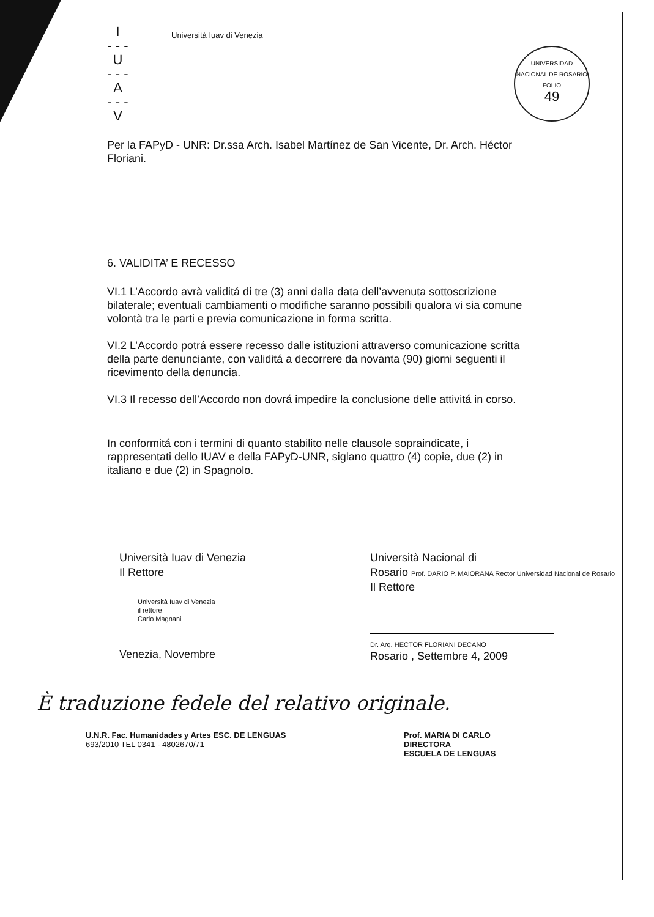I
- - -
U
- - -
A
- - -
V
Università Iuav di Venezia
UNIVERSIDAD NACIONAL DE ROSARIO
FOLIO
49
Per la FAPyD - UNR: Dr.ssa Arch. Isabel Martínez de San Vicente, Dr. Arch. Héctor Floriani.
6. VALIDITA’ E RECESSO
VI.1 L’Accordo avrà validitá di tre (3) anni dalla data dell’avvenuta sottoscrizione bilaterale; eventuali cambiamenti o modifiche saranno possibili qualora vi sia comune volontà tra le parti e previa comunicazione in forma scritta.
VI.2 L’Accordo potrá essere recesso dalle istituzioni attraverso comunicazione scritta della parte denunciante, con validitá a decorrere da novanta (90) giorni seguenti il ricevimento della denuncia.
VI.3 Il recesso dell’Accordo non dovrá impedire la conclusione delle attivitá in corso.
In conformitá con i termini di quanto stabilito nelle clausole sopraindicate, i rappresentati dello IUAV e della FAPyD-UNR, siglano quattro (4) copie, due (2) in italiano e due (2) in Spagnolo.
Università Iuav di Venezia
Il Rettore
Università Iuav di Venezia
il rettore
Carlo Magnani
Venezia, Novembre
Università Nacional di
Rosario Prof. DARIO P. MAIORANA Rector Universidad Nacional de Rosario
Il Rettore
Dr. Arq. HECTOR FLORIANI DECANO
Rosario , Settembre 4, 2009
È traduzione fedele del relativo originale.
U.N.R. Fac. Humanidades y Artes ESC. DE LENGUAS
693/2010 TEL 0341 - 4802670/71
Prof. MARIA DI CARLO
DIRECTORA
ESCUELA DE LENGUAS